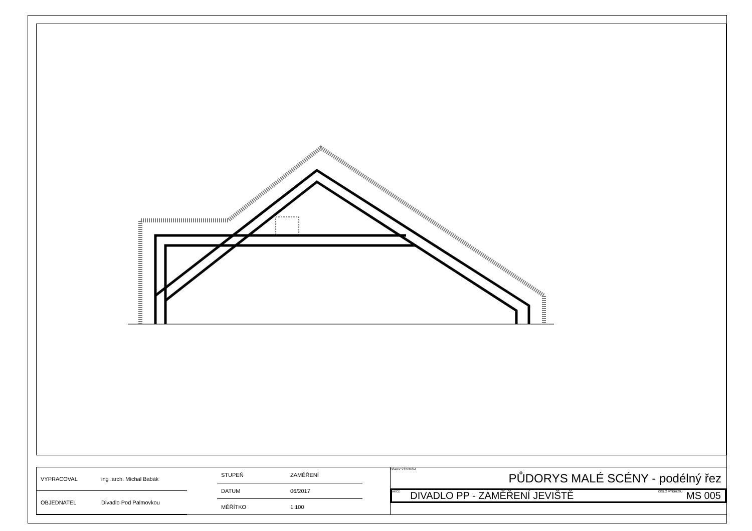| VYPRACOVAL | ing .arch. Michal Babák |
| OBJEDNATEL | Divadlo Pod Palmovkou |
| STUPEŇ | ZAMĚŘENÍ |
| DATUM | 06/2017 |
| MĚŘÍTKO | 1:100 |
NÁZEV VÝKRESU
PŮDORYS MALÉ SCÉNY - podélný řez
AKCE DIVADLO PP - ZAMĚŘENÍ JEVIŠTĚ ČÍSLO VÝKRESU MS 005